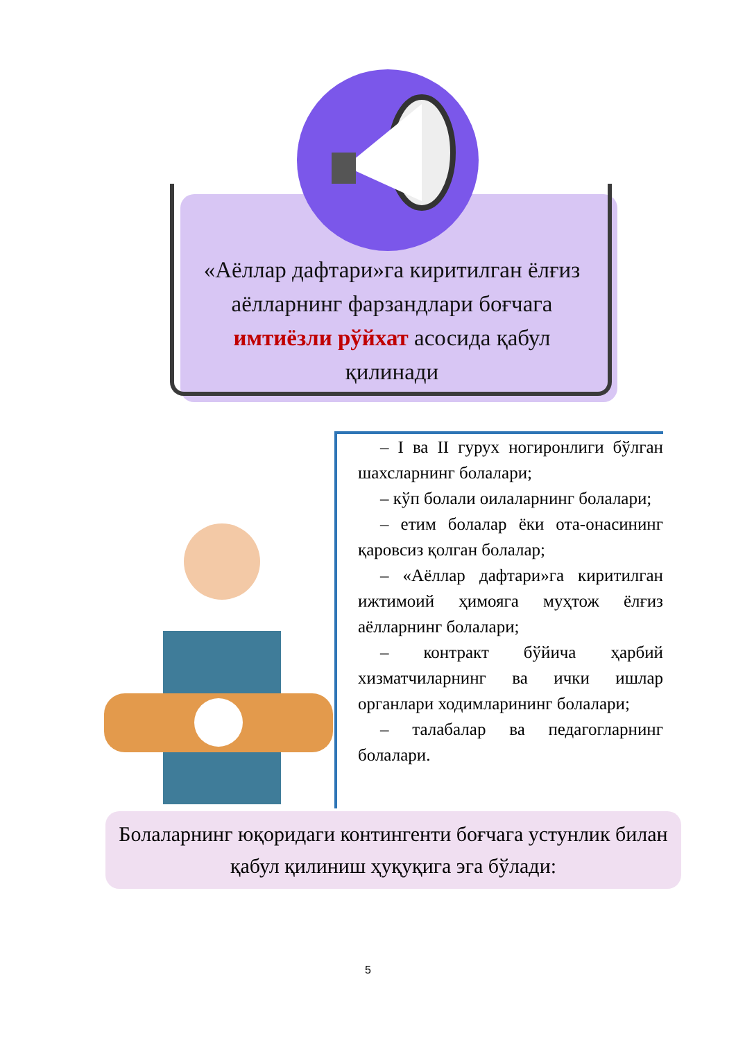«Аёллар дафтари»га киритилган ёлғиз аёлларнинг фарзандлари боғчага имтиёзли рўйхат асосида қабул қилинади
– I ва II гурух ногиронлиги бўлган шахсларнинг болалари;
– кўп болали оилаларнинг болалари;
– етим болалар ёки ота-онасининг қаровсиз қолган болалар;
– «Аёллар дафтари»га киритилган ижтимоий ҳимояга муҳтож ёлғиз аёлларнинг болалари;
– контракт бўйича ҳарбий хизматчиларнинг ва ички ишлар органлари ходимларининг болалари;
– талабалар ва педагогларнинг болалари.
Болаларнинг юқоридаги контингенти боғчага устунлик билан қабул қилиниш ҳуқуқига эга бўлади:
5